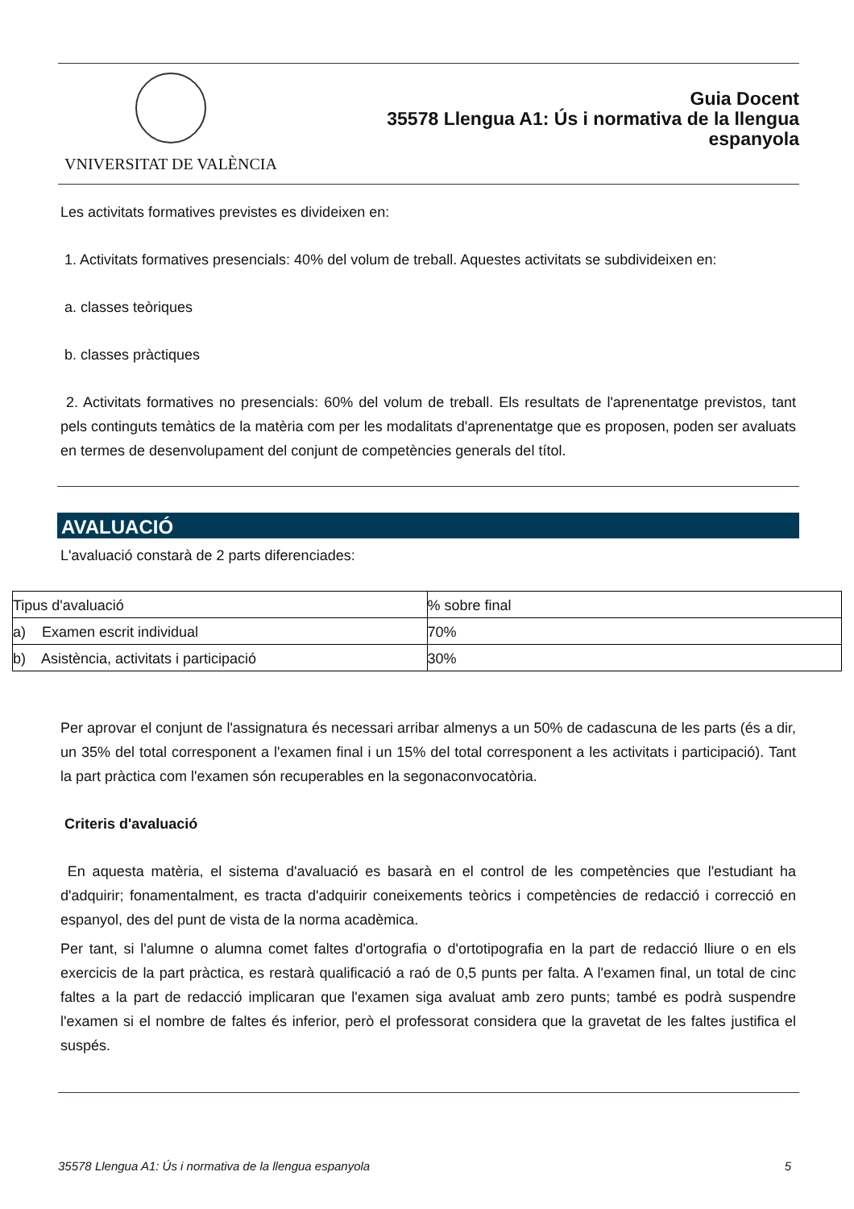VNIVERSITAT DE VALÈNCIA
Guia Docent
35578 Llengua A1: Ús i normativa de la llengua
espanyola
Les activitats formatives previstes es divideixen en:
1. Activitats formatives presencials: 40% del volum de treball. Aquestes activitats se subdivideixen en:
a. classes teòriques
b. classes pràctiques
2. Activitats formatives no presencials: 60% del volum de treball. Els resultats de l'aprenentatge previstos, tant pels continguts temàtics de la matèria com per les modalitats d'aprenentatge que es proposen, poden ser avaluats en termes de desenvolupament del conjunt de competències generals del títol.
AVALUACIÓ
L'avaluació constarà de 2 parts diferenciades:
| Tipus d'avaluació | % sobre final |
| a) Examen escrit individual | 70% |
| b) Asistència, activitats i participació | 30% |
Per aprovar el conjunt de l'assignatura és necessari arribar almenys a un 50% de cadascuna de les parts (és a dir, un 35% del total corresponent a l'examen final i un 15% del total corresponent a les activitats i participació). Tant la part pràctica com l'examen són recuperables en la segonaconvocatòria.
Criteris d'avaluació
En aquesta matèria, el sistema d'avaluació es basarà en el control de les competències que l'estudiant ha d'adquirir; fonamentalment, es tracta d'adquirir coneixements teòrics i competències de redacció i correcció en espanyol, des del punt de vista de la norma acadèmica.
Per tant, si l'alumne o alumna comet faltes d'ortografia o d'ortotipografia en la part de redacció lliure o en els exercicis de la part pràctica, es restarà qualificació a raó de 0,5 punts per falta. A l'examen final, un total de cinc faltes a la part de redacció implicaran que l'examen siga avaluat amb zero punts; també es podrà suspendre l'examen si el nombre de faltes és inferior, però el professorat considera que la gravetat de les faltes justifica el suspés.
35578 Llengua A1: Ús i normativa de la llengua espanyola 5